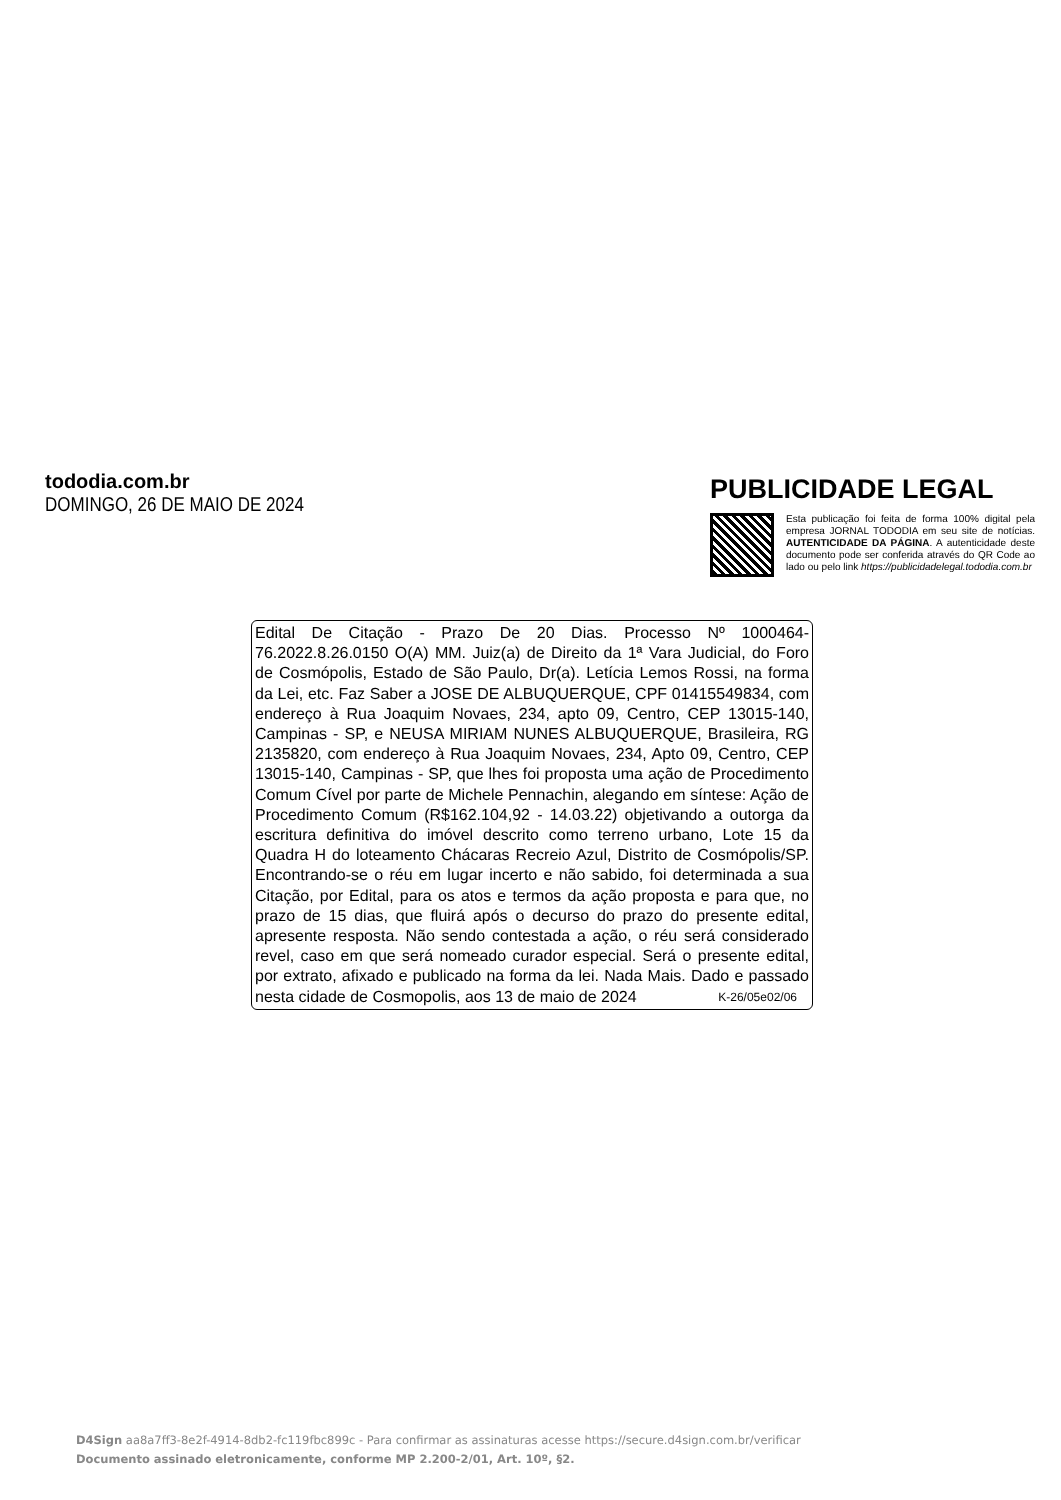tododia.com.br
DOMINGO, 26 DE MAIO DE 2024
PUBLICIDADE LEGAL
Esta publicação foi feita de forma 100% digital pela empresa JORNAL TODODIA em seu site de notícias. AUTENTICIDADE DA PÁGINA. A autenticidade deste documento pode ser conferida através do QR Code ao lado ou pelo link https://publicidadelegal.tododia.com.br
Edital De Citação - Prazo De 20 Dias. Processo Nº 1000464-76.2022.8.26.0150 O(A) MM. Juiz(a) de Direito da 1ª Vara Judicial, do Foro de Cosmópolis, Estado de São Paulo, Dr(a). Letícia Lemos Rossi, na forma da Lei, etc. Faz Saber a JOSE DE ALBUQUERQUE, CPF 01415549834, com endereço à Rua Joaquim Novaes, 234, apto 09, Centro, CEP 13015-140, Campinas - SP, e NEUSA MIRIAM NUNES ALBUQUERQUE, Brasileira, RG 2135820, com endereço à Rua Joaquim Novaes, 234, Apto 09, Centro, CEP 13015-140, Campinas - SP, que lhes foi proposta uma ação de Procedimento Comum Cível por parte de Michele Pennachin, alegando em síntese: Ação de Procedimento Comum (R$162.104,92 - 14.03.22) objetivando a outorga da escritura definitiva do imóvel descrito como terreno urbano, Lote 15 da Quadra H do loteamento Chácaras Recreio Azul, Distrito de Cosmópolis/SP. Encontrando-se o réu em lugar incerto e não sabido, foi determinada a sua Citação, por Edital, para os atos e termos da ação proposta e para que, no prazo de 15 dias, que fluirá após o decurso do prazo do presente edital, apresente resposta. Não sendo contestada a ação, o réu será considerado revel, caso em que será nomeado curador especial. Será o presente edital, por extrato, afixado e publicado na forma da lei. Nada Mais. Dado e passado nesta cidade de Cosmopolis, aos 13 de maio de 2024 K-26/05e02/06
D4Sign aa8a7ff3-8e2f-4914-8db2-fc119fbc899c - Para confirmar as assinaturas acesse https://secure.d4sign.com.br/verificar
Documento assinado eletronicamente, conforme MP 2.200-2/01, Art. 10º, §2.